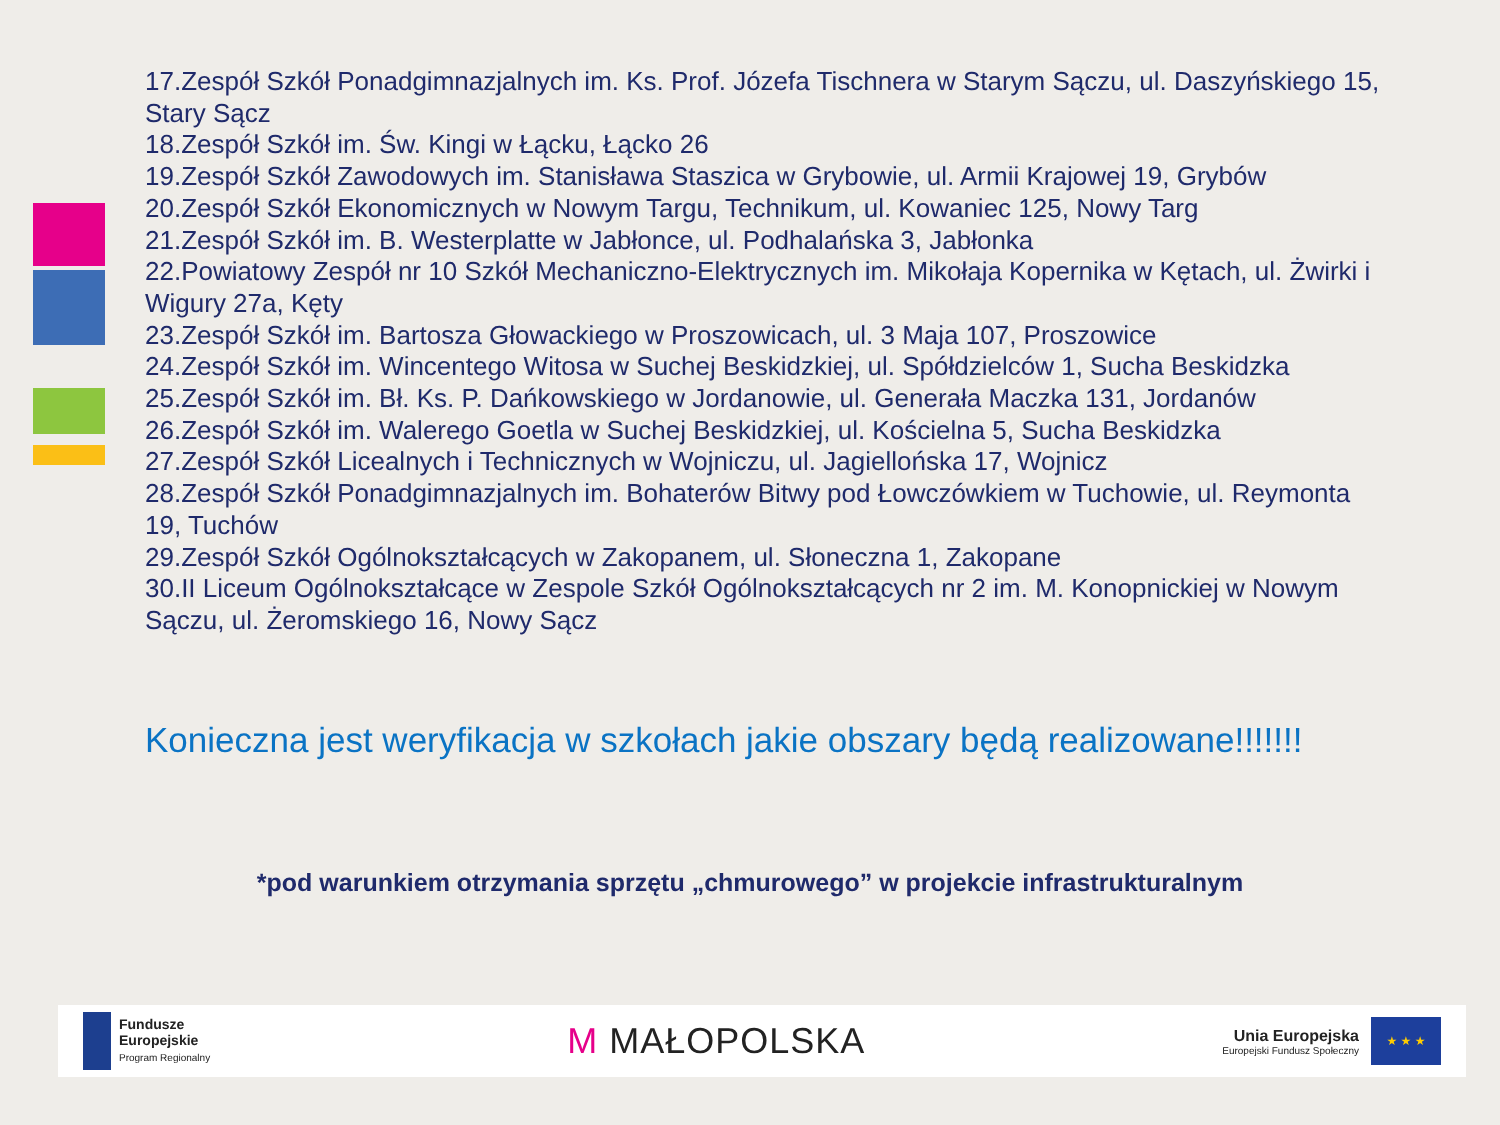17.Zespół Szkół Ponadgimnazjalnych im. Ks. Prof. Józefa Tischnera w Starym Sączu, ul. Daszyńskiego 15, Stary Sącz
18.Zespół Szkół im. Św. Kingi w Łącku, Łącko 26
19.Zespół Szkół Zawodowych im. Stanisława Staszica w Grybowie, ul. Armii Krajowej 19, Grybów
20.Zespół Szkół Ekonomicznych w Nowym Targu, Technikum, ul. Kowaniec 125, Nowy Targ
21.Zespół Szkół im. B. Westerplatte w Jabłonce, ul. Podhalańska 3, Jabłonka
22.Powiatowy Zespół nr 10 Szkół Mechaniczno-Elektrycznych im. Mikołaja Kopernika w Kętach, ul. Żwirki i Wigury 27a, Kęty
23.Zespół Szkół im. Bartosza Głowackiego w Proszowicach, ul. 3 Maja 107, Proszowice
24.Zespół Szkół im. Wincentego Witosa w Suchej Beskidzkiej, ul. Spółdzielców 1, Sucha Beskidzka
25.Zespół Szkół im. Bł. Ks. P. Dańkowskiego w Jordanowie, ul. Generała Maczka 131, Jordanów
26.Zespół Szkół im. Walerego Goetla w Suchej Beskidzkiej, ul. Kościelna 5, Sucha Beskidzka
27.Zespół Szkół Licealnych i Technicznych w Wojniczu, ul. Jagiellońska 17, Wojnicz
28.Zespół Szkół Ponadgimnazjalnych im. Bohaterów Bitwy pod Łowczówkiem w Tuchowie, ul. Reymonta 19, Tuchów
29.Zespół Szkół Ogólnokształcących w Zakopanem, ul. Słoneczna 1, Zakopane
30.II Liceum Ogólnokształcące w Zespole Szkół Ogólnokształcących nr 2 im. M. Konopnickiej w Nowym Sączu, ul. Żeromskiego 16, Nowy Sącz
Konieczna jest weryfikacja w szkołach jakie obszary będą realizowane!!!!!!!
*pod warunkiem otrzymania sprzętu „chmurowego” w projekcie infrastrukturalnym
Fundusze
Europejskie
Program Regionalny
M MAŁOPOLSKA
Unia Europejska
Europejski Fundusz Społeczny
★ ★ ★